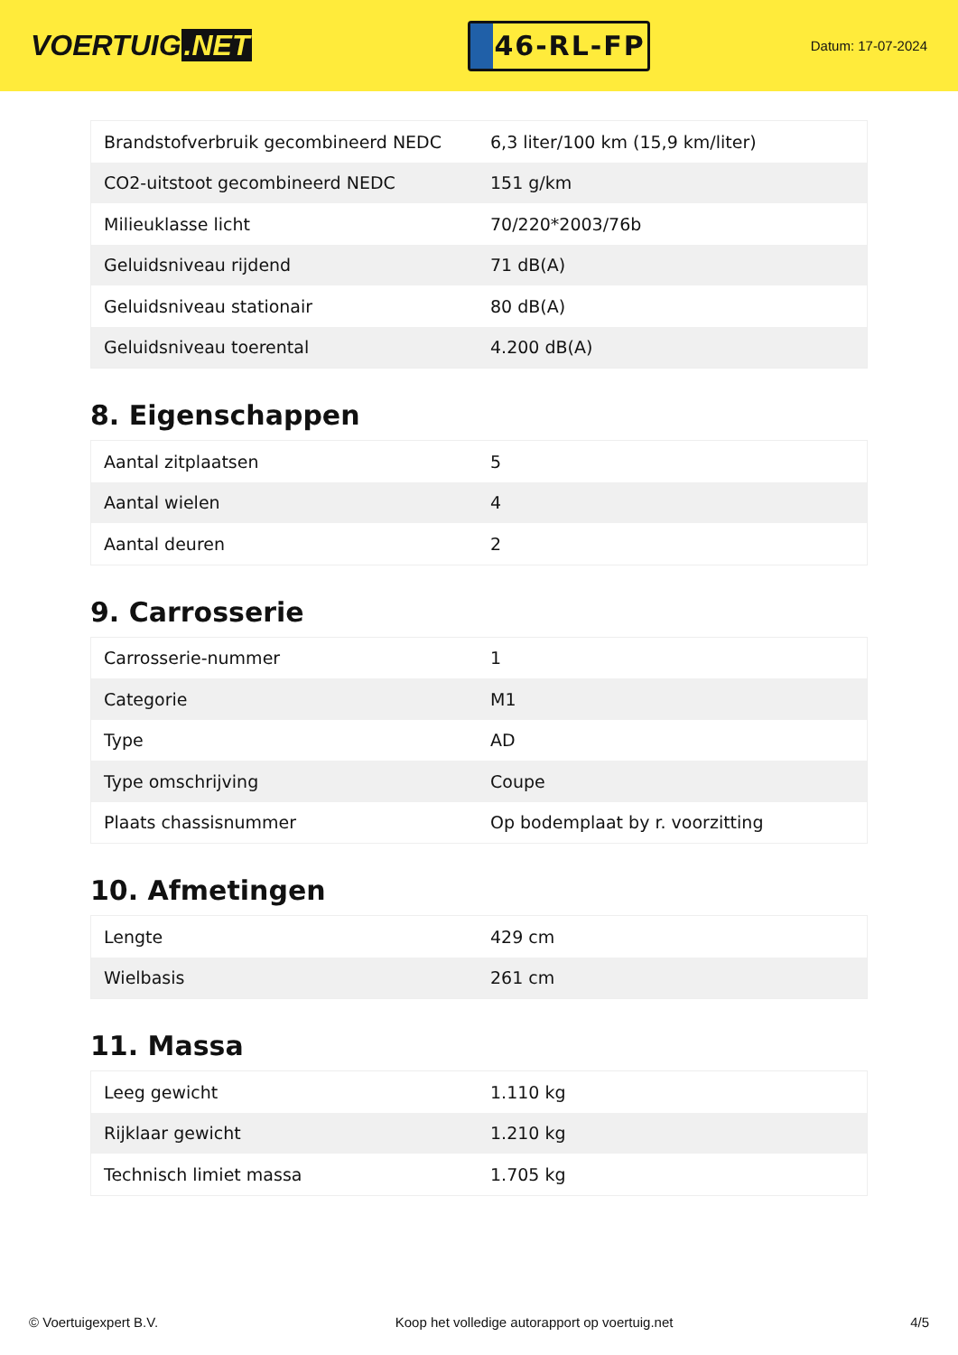VOERTUIG.NET
46-RL-FP
Datum: 17-07-2024
| Brandstofverbruik gecombineerd NEDC | 6,3 liter/100 km (15,9 km/liter) |
| CO2-uitstoot gecombineerd NEDC | 151 g/km |
| Milieuklasse licht | 70/220*2003/76b |
| Geluidsniveau rijdend | 71 dB(A) |
| Geluidsniveau stationair | 80 dB(A) |
| Geluidsniveau toerental | 4.200 dB(A) |
8. Eigenschappen
| Aantal zitplaatsen | 5 |
| Aantal wielen | 4 |
| Aantal deuren | 2 |
9. Carrosserie
| Carrosserie-nummer | 1 |
| Categorie | M1 |
| Type | AD |
| Type omschrijving | Coupe |
| Plaats chassisnummer | Op bodemplaat by r. voorzitting |
10. Afmetingen
| Lengte | 429 cm |
| Wielbasis | 261 cm |
11. Massa
| Leeg gewicht | 1.110 kg |
| Rijklaar gewicht | 1.210 kg |
| Technisch limiet massa | 1.705 kg |
© Voertuigexpert B.V. Koop het volledige autorapport op voertuig.net 4/5